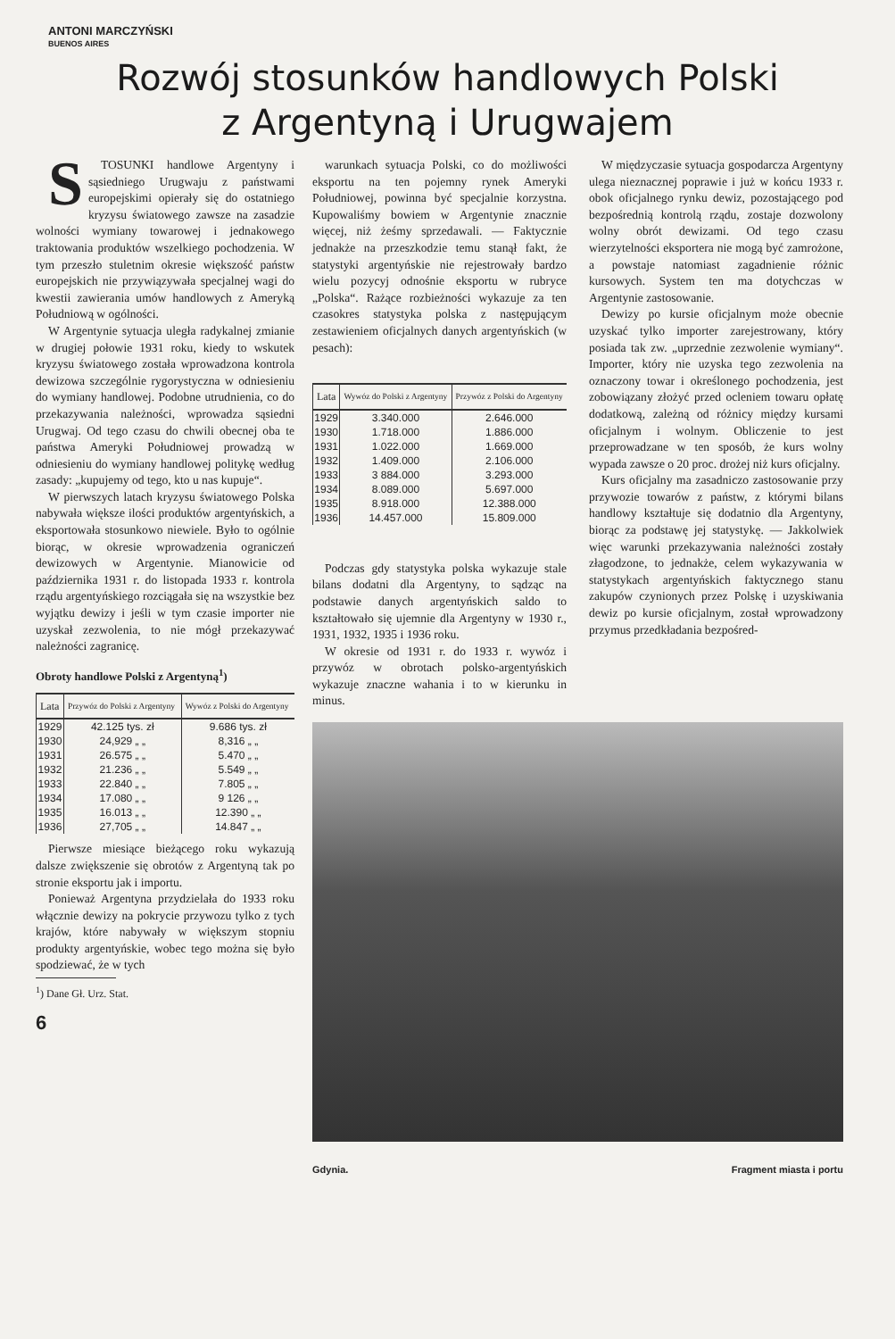ANTONI MARCZYŃSKI
BUENOS AIRES
Rozwój stosunków handlowych Polski
z Argentyną i Urugwajem
STOSUNKI handlowe Argentyny i sąsiedniego Urugwaju z państwami europejskimi opierały się do ostatniego kryzysu światowego zawsze na zasadzie wolności wymiany towarowej i jednakowego traktowania produktów wszelkiego pochodzenia. W tym przeszło stuletnim okresie większość państw europejskich nie przywiązywała specjalnej wagi do kwestii zawierania umów handlowych z Ameryką Południową w ogólności.
W Argentynie sytuacja uległa radykalnej zmianie w drugiej połowie 1931 roku, kiedy to wskutek kryzysu światowego została wprowadzona kontrola dewizowa szczególnie rygorystyczna w odniesieniu do wymiany handlowej. Podobne utrudnienia, co do przekazywania należności, wprowadza sąsiedni Urugwaj. Od tego czasu do chwili obecnej oba te państwa Ameryki Południowej prowadzą w odniesieniu do wymiany handlowej politykę według zasady: „kupujemy od tego, kto u nas kupuje“.
W pierwszych latach kryzysu światowego Polska nabywała większe ilości produktów argentyńskich, a eksportowała stosunkowo niewiele. Było to ogólnie biorąc, w okresie wprowadzenia ograniczeń dewizowych w Argentynie. Mianowicie od października 1931 r. do listopada 1933 r. kontrola rządu argentyńskiego rozciągała się na wszystkie bez wyjątku dewizy i jeśli w tym czasie importer nie uzyskał zezwolenia, to nie mógł przekazywać należności zagranicę.
Obroty handlowe Polski z Argentyną<sup>1</sup>)
| Lata | Przywóz do Polski z Argentyny | Wywóz z Polski do Argentyny |
| --- | --- | --- |
| 1929 | 42.125 tys. zł | 9.686 tys. zł |
| 1930 | 24,929 „ „ | 8,316 „ „ |
| 1931 | 26.575 „ „ | 5.470 „ „ |
| 1932 | 21.236 „ „ | 5.549 „ „ |
| 1933 | 22.840 „ „ | 7.805 „ „ |
| 1934 | 17.080 „ „ | 9 126 „ „ |
| 1935 | 16.013 „ „ | 12.390 „ „ |
| 1936 | 27,705 „ „ | 14.847 „ „ |
Pierwsze miesiące bieżącego roku wykazują dalsze zwiększenie się obrotów z Argentyną tak po stronie eksportu jak i importu.
Ponieważ Argentyna przydzielała do 1933 roku włącznie dewizy na pokrycie przywozu tylko z tych krajów, które nabywały w większym stopniu produkty argentyńskie, wobec tego można się było spodziewać, że w tych
<sup>1</sup>) Dane Gł. Urz. Stat.
6
warunkach sytuacja Polski, co do możliwości eksportu na ten pojemny rynek Ameryki Południowej, powinna być specjalnie korzystna. Kupowaliśmy bowiem w Argentynie znacznie więcej, niż żeśmy sprzedawali. — Faktycznie jednakże na przeszkodzie temu stanął fakt, że statystyki argentyńskie nie rejestrowały bardzo wielu pozycyj odnośnie eksportu w rubryce „Polska“. Rażące rozbieżności wykazuje za ten czasokres statystyka polska z następującym zestawieniem oficjalnych danych argentyńskich (w pesach):
| Lata | Wywóz do Polski z Argentyny | Przywóz z Polski do Argentyny |
| --- | --- | --- |
| 1929 | 3.340.000 | 2.646.000 |
| 1930 | 1.718.000 | 1.886.000 |
| 1931 | 1.022.000 | 1.669.000 |
| 1932 | 1.409.000 | 2.106.000 |
| 1933 | 3 884.000 | 3.293.000 |
| 1934 | 8.089.000 | 5.697.000 |
| 1935 | 8.918.000 | 12.388.000 |
| 1936 | 14.457.000 | 15.809.000 |
Podczas gdy statystyka polska wykazuje stale bilans dodatni dla Argentyny, to sądząc na podstawie danych argentyńskich saldo to kształtowało się ujemnie dla Argentyny w 1930 r., 1931, 1932, 1935 i 1936 roku.
W okresie od 1931 r. do 1933 r. wywóz i przywóz w obrotach polsko-argentyńskich wykazuje znaczne wahania i to w kierunku in minus.
W międzyczasie sytuacja gospodarcza Argentyny ulega nieznacznej poprawie i już w końcu 1933 r. obok oficjalnego rynku dewiz, pozostającego pod bezpośrednią kontrolą rządu, zostaje dozwolony wolny obrót dewizami. Od tego czasu wierzytelności eksportera nie mogą być zamrożone, a powstaje natomiast zagadnienie różnic kursowych. System ten ma dotychczas w Argentynie zastosowanie.
Dewizy po kursie oficjalnym może obecnie uzyskać tylko importer zarejestrowany, który posiada tak zw. „uprzednie zezwolenie wymiany“. Importer, który nie uzyska tego zezwolenia na oznaczony towar i określonego pochodzenia, jest zobowiązany złożyć przed ocleniem towaru opłatę dodatkową, zależną od różnicy między kursami oficjalnym i wolnym. Obliczenie to jest przeprowadzane w ten sposób, że kurs wolny wypada zawsze o 20 proc. drożej niż kurs oficjalny.
Kurs oficjalny ma zasadniczo zastosowanie przy przywozie towarów z państw, z którymi bilans handlowy kształtuje się dodatnio dla Argentyny, biorąc za podstawę jej statystykę. — Jakkolwiek więc warunki przekazywania należności zostały złagodzone, to jednakże, celem wykazywania w statystykach argentyńskich faktycznego stanu zakupów czynionych przez Polskę i uzyskiwania dewiz po kursie oficjalnym, został wprowadzony przymus przedkładania bezpośred-
Gdynia. Fragment miasta i portu